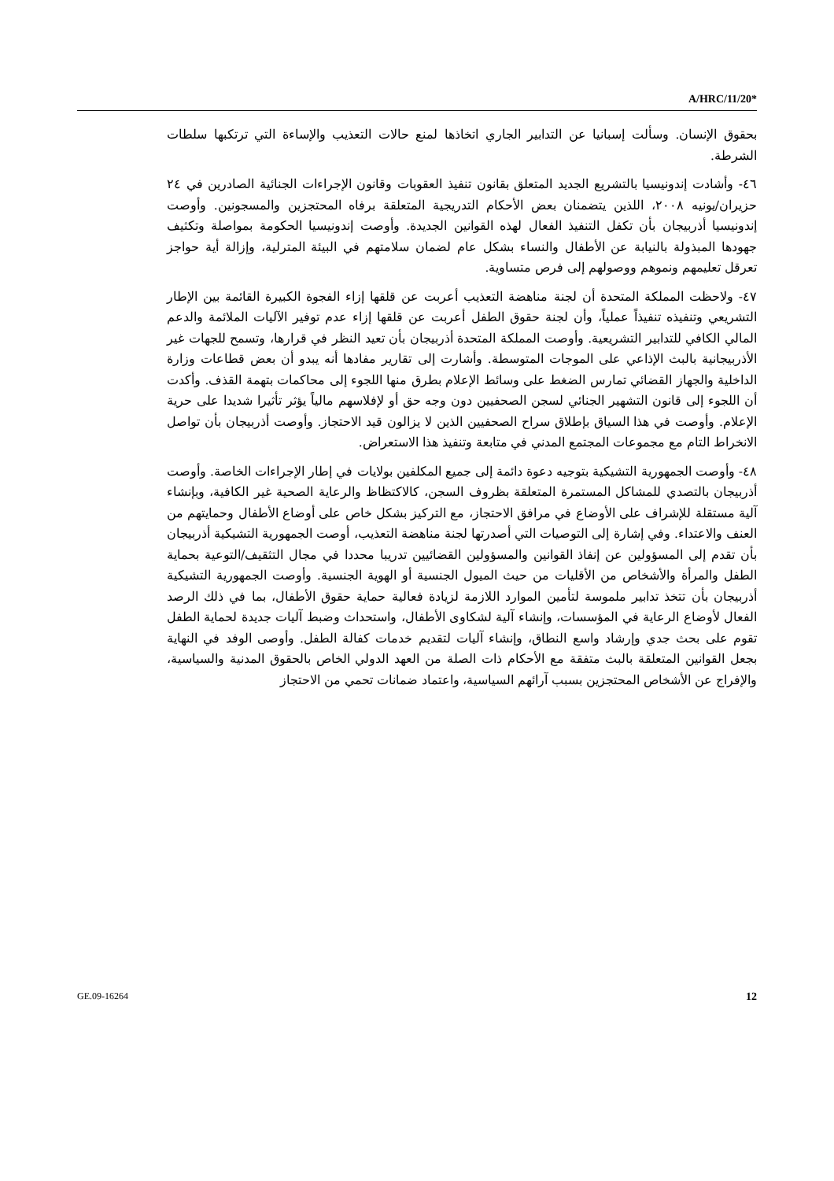A/HRC/11/20*
بحقوق الإنسان. وسألت إسبانيا عن التدابير الجاري اتخاذها لمنع حالات التعذيب والإساءة التي ترتكبها سلطات الشرطة.
٤٦- وأشادت إندونيسيا بالتشريع الجديد المتعلق بقانون تنفيذ العقوبات وقانون الإجراءات الجنائية الصادرين في ٢٤ حزيران/يونيه ٢٠٠٨، اللذين يتضمنان بعض الأحكام التدريجية المتعلقة برفاه المحتجزين والمسجونين. وأوصت إندونيسيا أذربيجان بأن تكفل التنفيذ الفعال لهذه القوانين الجديدة. وأوصت إندونيسيا الحكومة بمواصلة وتكثيف جهودها المبذولة بالنيابة عن الأطفال والنساء بشكل عام لضمان سلامتهم في البيئة المترلية، وإزالة أية حواجز تعرقل تعليمهم ونموهم ووصولهم إلى فرص متساوية.
٤٧- ولاحظت المملكة المتحدة أن لجنة مناهضة التعذيب أعربت عن قلقها إزاء الفجوة الكبيرة القائمة بين الإطار التشريعي وتنفيذه تنفيذاً عملياً، وأن لجنة حقوق الطفل أعربت عن قلقها إزاء عدم توفير الآليات الملائمة والدعم المالي الكافي للتدابير التشريعية. وأوصت المملكة المتحدة أذربيجان بأن تعيد النظر في قرارها، وتسمح للجهات غير الأذربيجانية بالبث الإذاعي على الموجات المتوسطة. وأشارت إلى تقارير مفادها أنه يبدو أن بعض قطاعات وزارة الداخلية والجهاز القضائي تمارس الضغط على وسائط الإعلام بطرق منها اللجوء إلى محاكمات بتهمة القذف. وأكدت أن اللجوء إلى قانون التشهير الجنائي لسجن الصحفيين دون وجه حق أو لإفلاسهم مالياً يؤثر تأثيرا شديدا على حرية الإعلام. وأوصت في هذا السياق بإطلاق سراح الصحفيين الذين لا يزالون قيد الاحتجاز. وأوصت أذربيجان بأن تواصل الانخراط التام مع مجموعات المجتمع المدني في متابعة وتنفيذ هذا الاستعراض.
٤٨- وأوصت الجمهورية التشيكية بتوجيه دعوة دائمة إلى جميع المكلفين بولايات في إطار الإجراءات الخاصة. وأوصت أذربيجان بالتصدي للمشاكل المستمرة المتعلقة بظروف السجن، كالاكتظاظ والرعاية الصحية غير الكافية، وبإنشاء آلية مستقلة للإشراف على الأوضاع في مرافق الاحتجاز، مع التركيز بشكل خاص على أوضاع الأطفال وحمايتهم من العنف والاعتداء. وفي إشارة إلى التوصيات التي أصدرتها لجنة مناهضة التعذيب، أوصت الجمهورية التشيكية أذربيجان بأن تقدم إلى المسؤولين عن إنفاذ القوانين والمسؤولين القضائيين تدريبا محددا في مجال التثقيف/التوعية بحماية الطفل والمرأة والأشخاص من الأقليات من حيث الميول الجنسية أو الهوية الجنسية. وأوصت الجمهورية التشيكية أذربيجان بأن تتخذ تدابير ملموسة لتأمين الموارد اللازمة لزيادة فعالية حماية حقوق الأطفال، بما في ذلك الرصد الفعال لأوضاع الرعاية في المؤسسات، وإنشاء آلية لشكاوى الأطفال، واستحداث وضبط آليات جديدة لحماية الطفل تقوم على بحث جدي وإرشاد واسع النطاق، وإنشاء آليات لتقديم خدمات كفالة الطفل. وأوصى الوفد في النهاية بجعل القوانين المتعلقة بالبث متفقة مع الأحكام ذات الصلة من العهد الدولي الخاص بالحقوق المدنية والسياسية، والإفراج عن الأشخاص المحتجزين بسبب آرائهم السياسية، واعتماد ضمانات تحمي من الاحتجاز
GE.09-16264 12